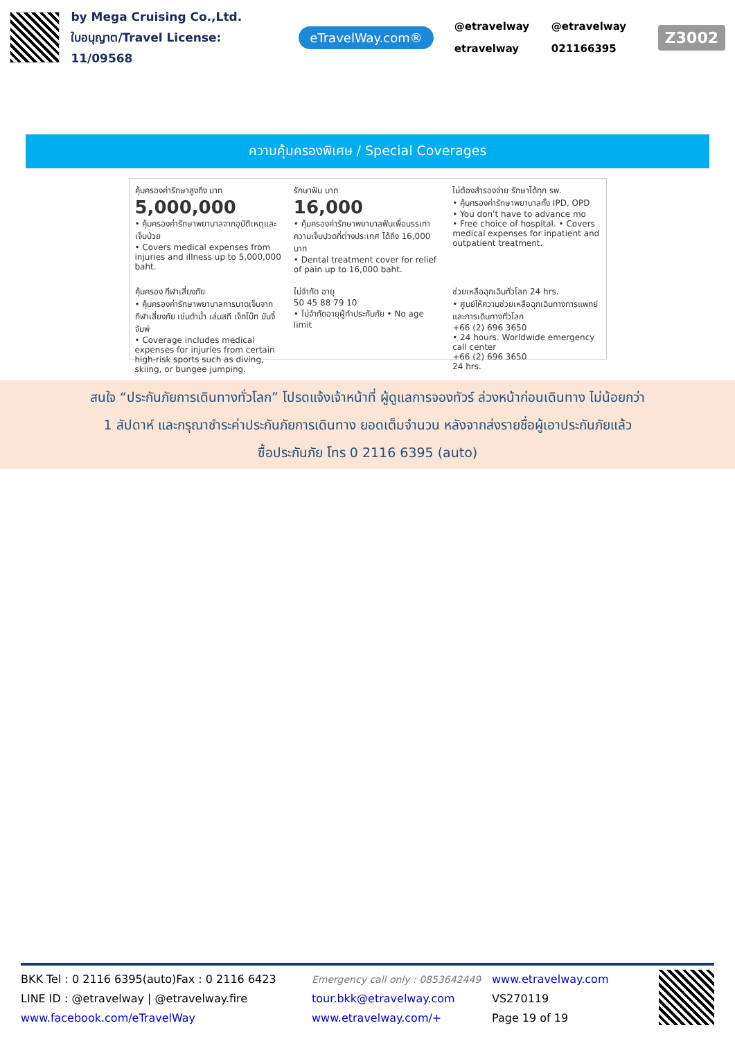by Mega Cruising Co.,Ltd.
ใบอนุญาต/Travel License: 11/09568
eTravelWay.com®
@etravelway @etravelway etravelway 021166395
Z3002
ความคุ้มครองพิเศษ / Special Coverages
คุ้มครองค่ารักษาสูงถึง บาท
5,000,000
• คุ้มครองค่ารักษาพยาบาลจากอุบัติเหตุและเจ็บป่วย
• Covers medical expenses from injuries and illness up to 5,000,000 baht.
รักษาฟัน บาท
16,000
• คุ้มครองค่ารักษาพยาบาลฟันเพื่อบรรเทาความเจ็บปวดที่ต่างประเทศ ได้ถึง 16,000 บาท
• Dental treatment cover for relief of pain up to 16,000 baht.
ไม่ต้องสำรองจ่าย รักษาได้ทุก รพ.
• คุ้มครองค่ารักษาพยาบาลทั้ง IPD, OPD
• You don't have to advance mo
• Free choice of hospital. • Covers medical expenses for inpatient and outpatient treatment.
คุ้มครอง กีฬาเสี่ยงภัย
• คุ้มครองค่ารักษาพยาบาลการบาดเจ็บจากกีฬาเสี่ยงภัย เช่นดำน้ำ เล่นสกี เจ็ทโบ๊ท บันจี้จัมพ์
• Coverage includes medical expenses for injuries from certain high-risk sports such as diving, skiing, or bungee jumping.
ไม่จำกัด อายุ
50 45 88 79 10
• ไม่จำกัดอายุผู้ทำประกันภัย • No age limit
ช่วยเหลือฉุกเฉินทั่วโลก 24 hrs.
• ศูนย์ให้ความช่วยเหลือฉุกเฉินทางการแพทย์และการเดินทางทั่วโลก
+66 (2) 696 3650
• 24 hours. Worldwide emergency call center
+66 (2) 696 3650
24 hrs.
สนใจ “ประกันภัยการเดินทางทั่วโลก” โปรดแจ้งเจ้าหน้าที่ ผู้ดูแลการจองทัวร์ ล่วงหน้าก่อนเดินทาง ไม่น้อยกว่า
1 สัปดาห์ และกรุณาชำระค่าประกันภัยการเดินทาง ยอดเต็มจำนวน หลังจากส่งรายชื่อผู้เอาประกันภัยแล้ว
ซื้อประกันภัย โทร 0 2116 6395 (auto)
BKK Tel : 0 2116 6395(auto)Fax : 0 2116 6423
LINE ID : @etravelway | @etravelway.fire
www.facebook.com/eTravelWay
Emergency call only : 0853642449
tour.bkk@etravelway.com
www.etravelway.com/+
www.etravelway.com
VS270119
Page 19 of 19